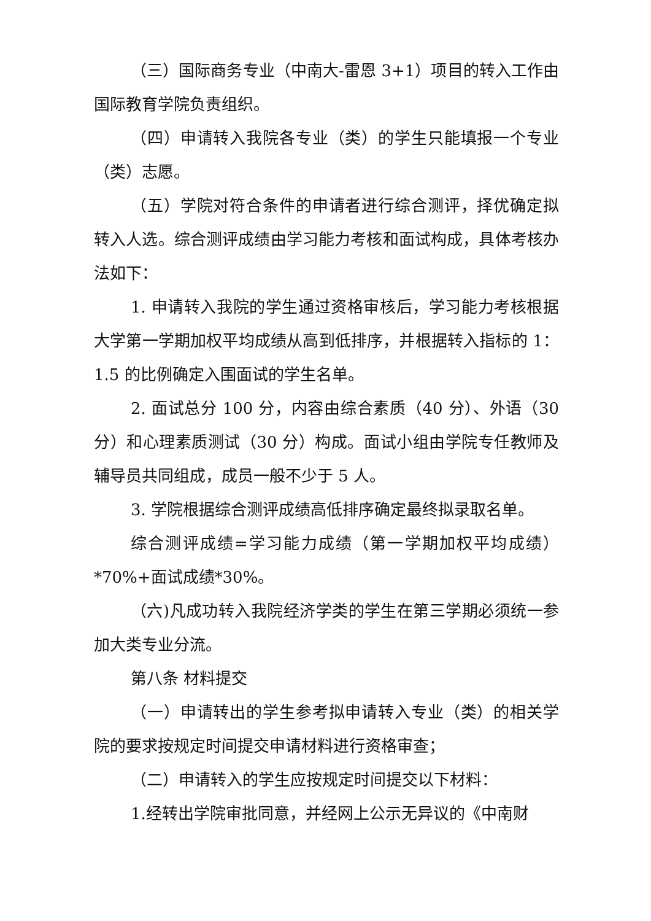（三）国际商务专业（中南大-雷恩 3+1）项目的转入工作由国际教育学院负责组织。
（四）申请转入我院各专业（类）的学生只能填报一个专业（类）志愿。
（五）学院对符合条件的申请者进行综合测评，择优确定拟转入人选。综合测评成绩由学习能力考核和面试构成，具体考核办法如下：
1. 申请转入我院的学生通过资格审核后，学习能力考核根据大学第一学期加权平均成绩从高到低排序，并根据转入指标的 1：1.5 的比例确定入围面试的学生名单。
2. 面试总分 100 分，内容由综合素质（40 分）、外语（30 分）和心理素质测试（30 分）构成。面试小组由学院专任教师及辅导员共同组成，成员一般不少于 5 人。
3. 学院根据综合测评成绩高低排序确定最终拟录取名单。
综合测评成绩=学习能力成绩（第一学期加权平均成绩）*70%+面试成绩*30%。
（六)凡成功转入我院经济学类的学生在第三学期必须统一参加大类专业分流。
第八条 材料提交
（一）申请转出的学生参考拟申请转入专业（类）的相关学院的要求按规定时间提交申请材料进行资格审查；
（二）申请转入的学生应按规定时间提交以下材料：
1.经转出学院审批同意，并经网上公示无异议的《中南财